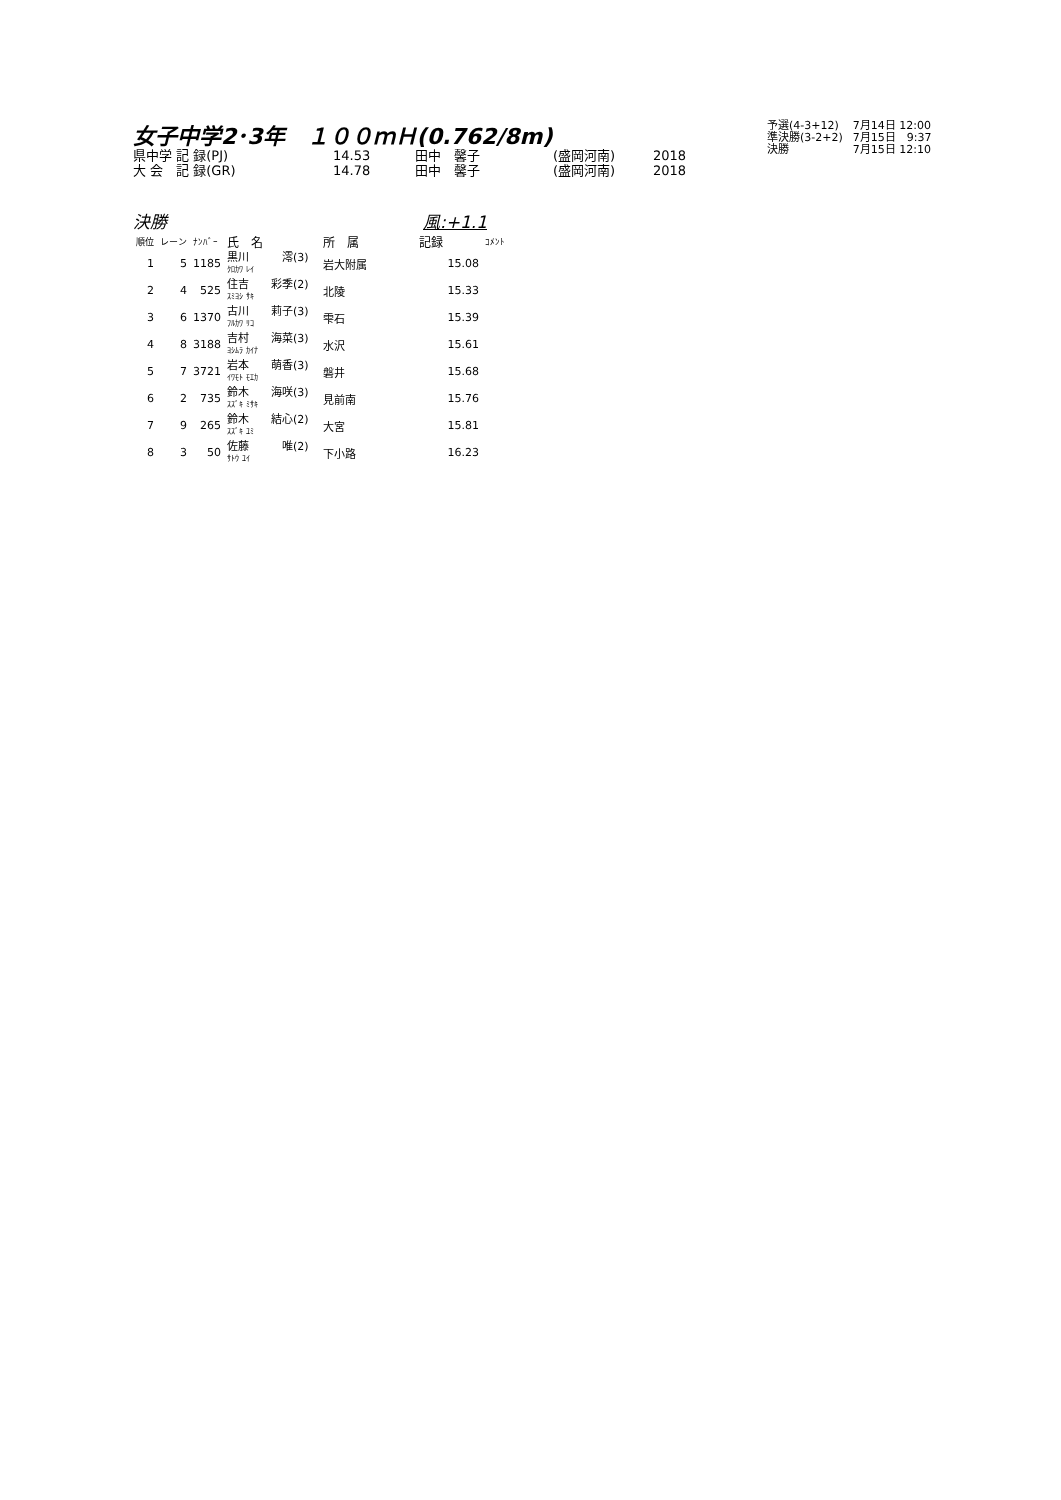女子中学2･3年　１００ｍＨ(0.762/8m)
| 県中学 記 録(PJ) | 14.53 | 田中 馨子 | (盛岡河南) | 2018 |
| 大 会 記 録(GR) | 14.78 | 田中 馨子 | (盛岡河南) | 2018 |
| 予選(4-3+12) | 7月14日 12:00 |
| 準決勝(3-2+2) | 7月15日 9:37 |
| 決勝 | 7月15日 12:10 |
決勝 風:+1.1
| 順位 | レーン | ﾅﾝﾊﾞｰ | 氏 名 | 所 属 | 記録 | ｺﾒﾝﾄ |
| --- | --- | --- | --- | --- | --- | --- |
| 1 | 5 | 1185 | 黒川 澪(3) ｸﾛｶﾜ ﾚｲ | 岩大附属 | 15.08 | |
| 2 | 4 | 525 | 住吉 彩季(2) ｽﾐﾖｼ ｻｷ | 北陵 | 15.33 | |
| 3 | 6 | 1370 | 古川 莉子(3) ﾌﾙｶﾜ ﾘｺ | 雫石 | 15.39 | |
| 4 | 8 | 3188 | 吉村 海菜(3) ﾖｼﾑﾗ ｶｲﾅ | 水沢 | 15.61 | |
| 5 | 7 | 3721 | 岩本 萌香(3) ｲﾜﾓﾄ ﾓｴｶ | 磐井 | 15.68 | |
| 6 | 2 | 735 | 鈴木 海咲(3) ｽｽﾞｷ ﾐｻｷ | 見前南 | 15.76 | |
| 7 | 9 | 265 | 鈴木 結心(2) ｽｽﾞｷ ﾕﾐ | 大宮 | 15.81 | |
| 8 | 3 | 50 | 佐藤 唯(2) ｻﾄｳ ﾕｲ | 下小路 | 16.23 | |